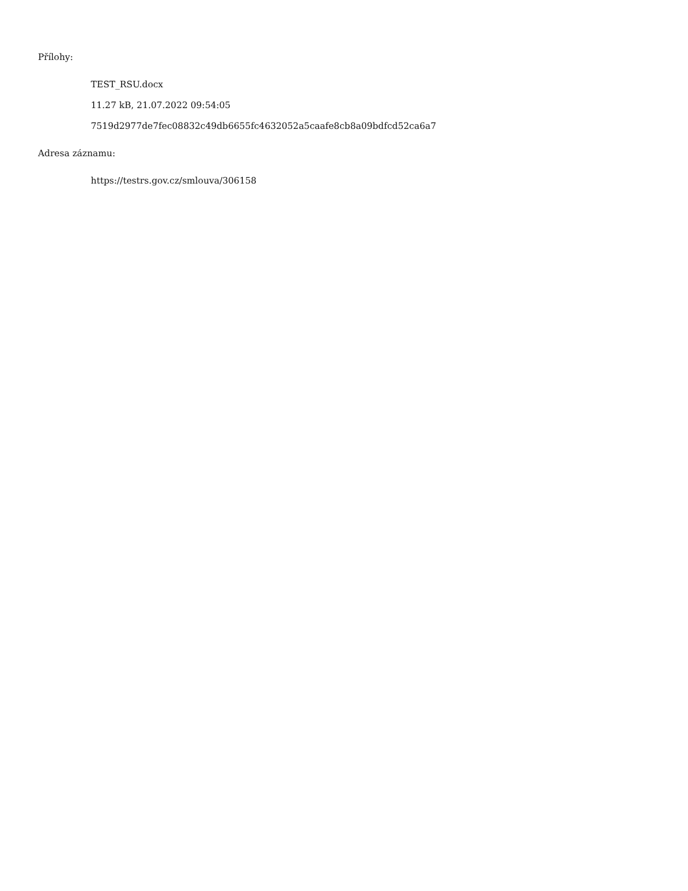Přílohy:
TEST_RSU.docx
11.27 kB, 21.07.2022 09:54:05
7519d2977de7fec08832c49db6655fc4632052a5caafe8cb8a09bdfcd52ca6a7
Adresa záznamu:
https://testrs.gov.cz/smlouva/306158